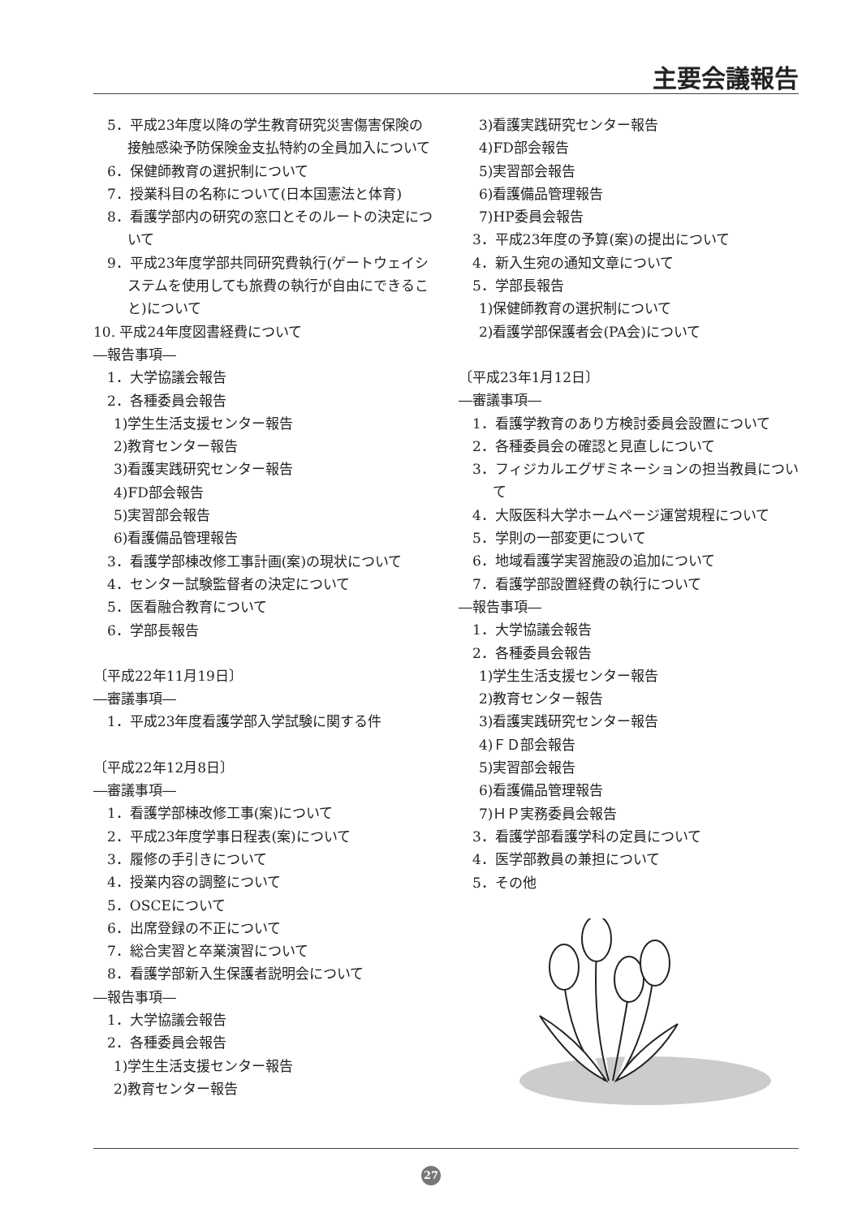主要会議報告
　5．平成23年度以降の学生教育研究災害傷害保険の接触感染予防保険金支払特約の全員加入について
　6．保健師教育の選択制について
　7．授業科目の名称について(日本国憲法と体育)
　8．看護学部内の研究の窓口とそのルートの決定について
　9．平成23年度学部共同研究費執行(ゲートウェイシステムを使用しても旅費の執行が自由にできること)について
10. 平成24年度図書経費について
―報告事項―
　1．大学協議会報告
　2．各種委員会報告
1)学生生活支援センター報告
2)教育センター報告
3)看護実践研究センター報告
4)FD部会報告
5)実習部会報告
6)看護備品管理報告
　3．看護学部棟改修工事計画(案)の現状について
　4．センター試験監督者の決定について
　5．医看融合教育について
　6．学部長報告
〔平成22年11月19日〕
―審議事項―
　1．平成23年度看護学部入学試験に関する件
〔平成22年12月8日〕
―審議事項―
　1．看護学部棟改修工事(案)について
　2．平成23年度学事日程表(案)について
　3．履修の手引きについて
　4．授業内容の調整について
　5．OSCEについて
　6．出席登録の不正について
　7．総合実習と卒業演習について
　8．看護学部新入生保護者説明会について
―報告事項―
　1．大学協議会報告
　2．各種委員会報告
1)学生生活支援センター報告
2)教育センター報告
3)看護実践研究センター報告
4)FD部会報告
5)実習部会報告
6)看護備品管理報告
7)HP委員会報告
　3．平成23年度の予算(案)の提出について
　4．新入生宛の通知文章について
　5．学部長報告
1)保健師教育の選択制について
2)看護学部保護者会(PA会)について
〔平成23年1月12日〕
―審議事項―
　1．看護学教育のあり方検討委員会設置について
　2．各種委員会の確認と見直しについて
　3．フィジカルエグザミネーションの担当教員について
　4．大阪医科大学ホームページ運営規程について
　5．学則の一部変更について
　6．地域看護学実習施設の追加について
　7．看護学部設置経費の執行について
―報告事項―
　1．大学協議会報告
　2．各種委員会報告
1)学生生活支援センター報告
2)教育センター報告
3)看護実践研究センター報告
4)ＦＤ部会報告
5)実習部会報告
6)看護備品管理報告
7)ＨＰ実務委員会報告
　3．看護学部看護学科の定員について
　4．医学部教員の兼担について
　5．その他
27